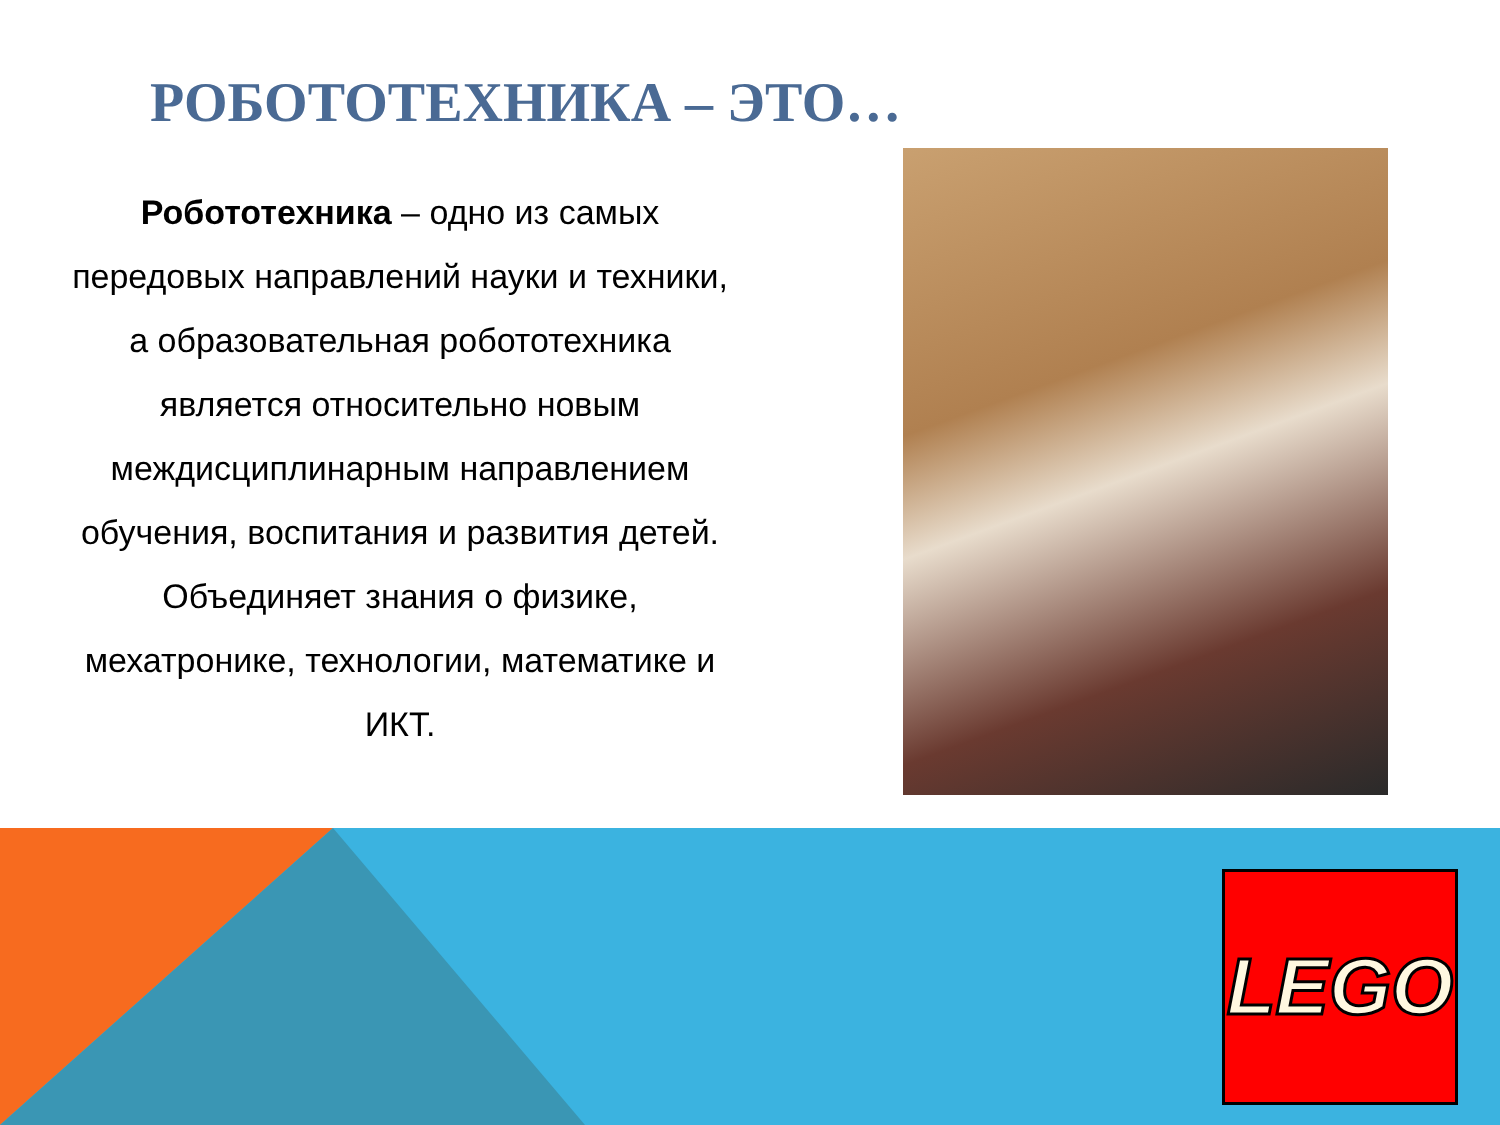РОБОТОТЕХНИКА – ЭТО…
Робототехника – одно из самых передовых направлений науки и техники, а образовательная робототехника является относительно новым междисциплинарным направлением обучения, воспитания и развития детей. Объединяет знания о физике, мехатронике, технологии, математике и ИКТ.
LEGO